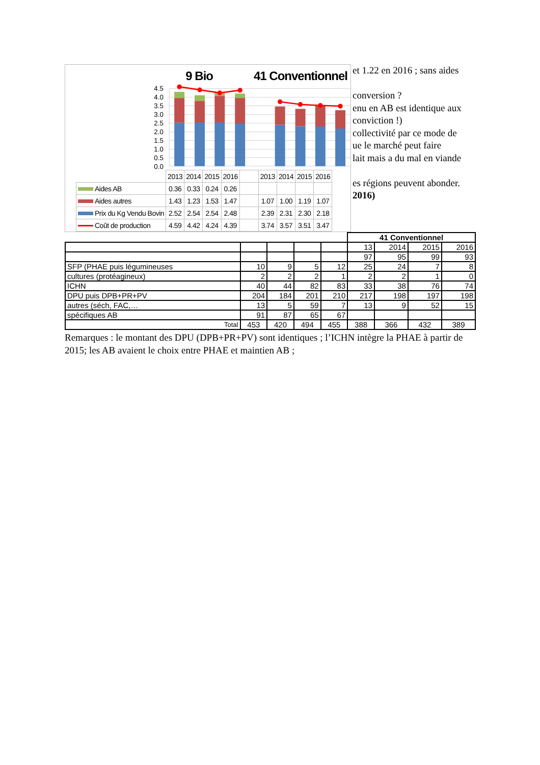9 Bio 41 Conventionnel
4.5
4.0
3.5
3.0
2.5
2.0
1.5
1.0
0.5
0.0
| | 2013 | 2014 | 2015 | 2016 | | 2013 | 2014 | 2015 | 2016 |
| Aides AB | 0.36 | 0.33 | 0.24 | 0.26 | | | | | |
| Aides autres | 1.43 | 1.23 | 1.53 | 1.47 | | 1.07 | 1.00 | 1.19 | 1.07 |
| Prix du Kg Vendu Bovin | 2.52 | 2.54 | 2.54 | 2.48 | | 2.39 | 2.31 | 2.30 | 2.18 |
| Coût de production | 4.59 | 4.42 | 4.24 | 4.39 | | 3.74 | 3.57 | 3.51 | 3.47 |
et 1.22 en 2016 ; sans aides
conversion ?
enu en AB est identique aux
conviction !)
collectivité par ce mode de
ue le marché peut faire
lait mais a du mal en viande
es régions peuvent abonder.
2016)
| | | | | | 41 Conventionnel | | | |
| --- | --- | --- | --- | --- | --- | --- | --- | --- |
| | | | | | 13 | 2014 | 2015 | 2016 |
| | | | | | 97 | 95 | 99 | 93 |
| SFP (PHAE puis légumineuses | 10 | 9 | 5 | 12 | 25 | 24 | 7 | 8 |
| cultures (protéagineux) | 2 | 2 | 2 | 1 | 2 | 2 | 1 | 0 |
| ICHN | 40 | 44 | 82 | 83 | 33 | 38 | 76 | 74 |
| DPU puis DPB+PR+PV | 204 | 184 | 201 | 210 | 217 | 198 | 197 | 198 |
| autres (séch, FAC,… | 13 | 5 | 59 | 7 | 13 | 9 | 52 | 15 |
| spécifiques AB | 91 | 87 | 65 | 67 | | | | |
| Total | 453 | 420 | 494 | 455 | 388 | 366 | 432 | 389 |
Remarques : le montant des DPU (DPB+PR+PV) sont identiques ; l’ICHN intègre la PHAE à partir de 2015; les AB avaient le choix entre PHAE et maintien AB ;